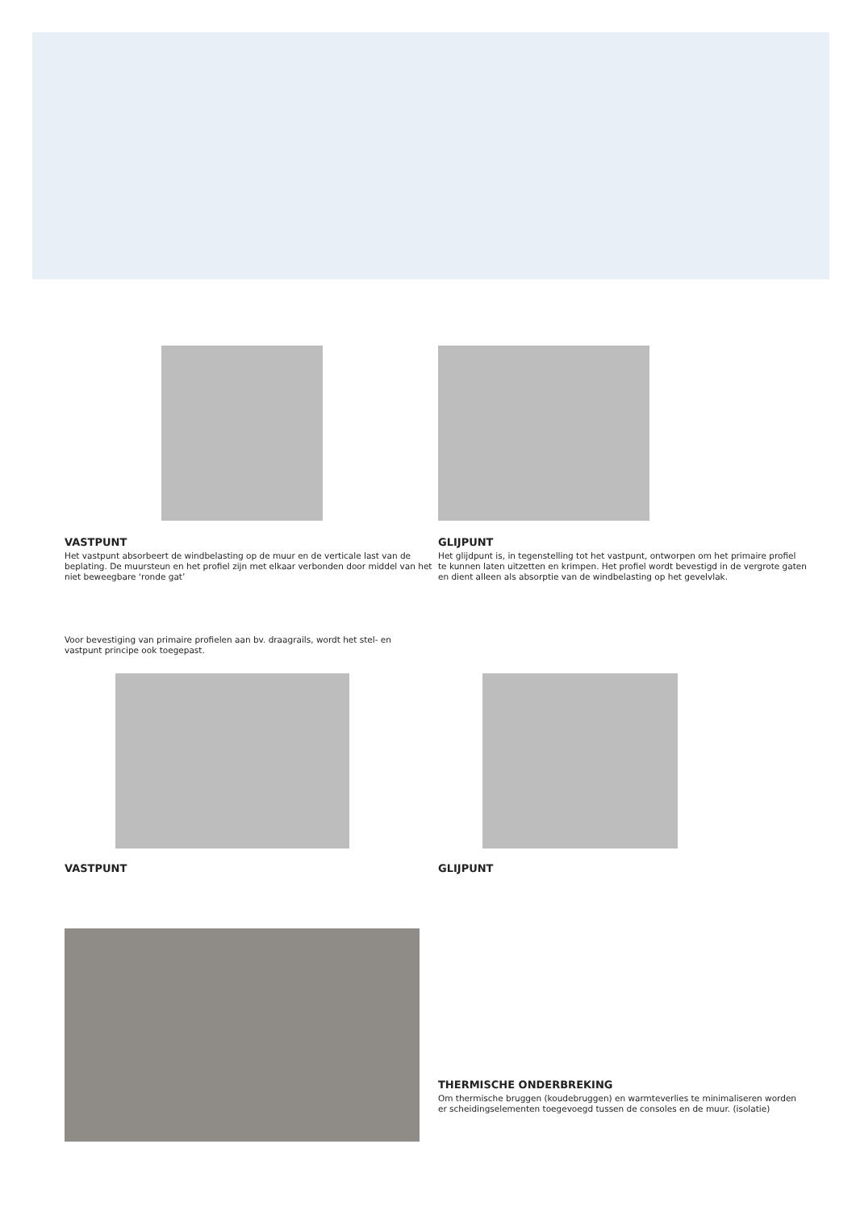VASTPUNT
Het vastpunt absorbeert de windbelasting op de muur en de verticale last van de beplating. De muursteun en het profiel zijn met elkaar verbonden door middel van het niet beweegbare ‘ronde gat’
GLIJPUNT
Het glijdpunt is, in tegenstelling tot het vastpunt, ontworpen om het primaire profiel te kunnen laten uitzetten en krimpen. Het profiel wordt bevestigd in de vergrote gaten en dient alleen als absorptie van de windbelasting op het gevelvlak.
Voor bevestiging van primaire profielen aan bv. draagrails, wordt het stel- en vastpunt principe ook toegepast.
VASTPUNT GLIJPUNT
THERMISCHE ONDERBREKING
Om thermische bruggen (koudebruggen) en warmteverlies te minimaliseren worden er scheidingselementen toegevoegd tussen de consoles en de muur. (isolatie)